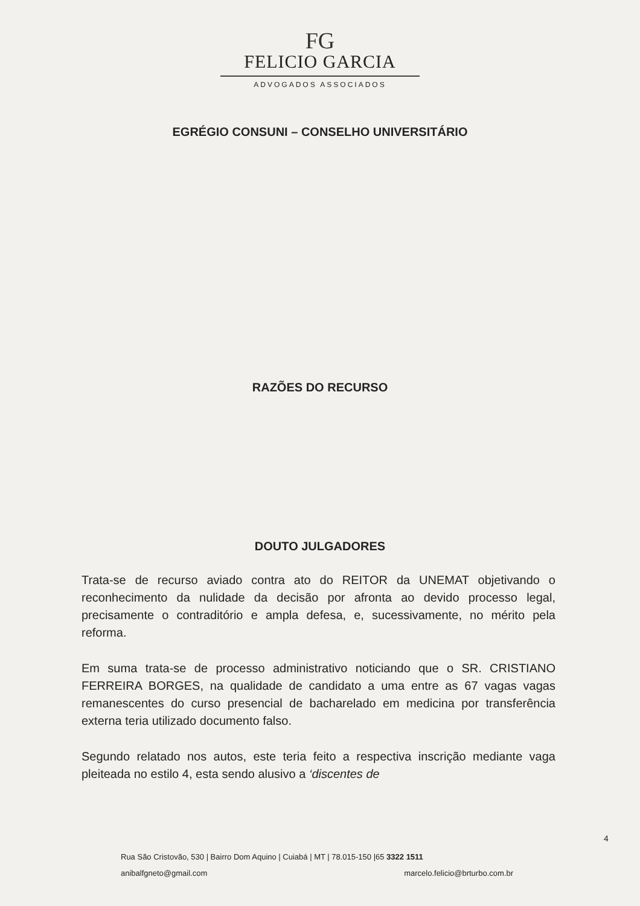FG
FELICIO GARCIA
ADVOGADOS ASSOCIADOS
EGRÉGIO CONSUNI – CONSELHO UNIVERSITÁRIO
RAZÕES DO RECURSO
DOUTO JULGADORES
Trata-se de recurso aviado contra ato do REITOR da UNEMAT objetivando o reconhecimento da nulidade da decisão por afronta ao devido processo legal, precisamente o contraditório e ampla defesa, e, sucessivamente, no mérito pela reforma.
Em suma trata-se de processo administrativo noticiando que o SR. CRISTIANO FERREIRA BORGES, na qualidade de candidato a uma entre as 67 vagas vagas remanescentes do curso presencial de bacharelado em medicina por transferência externa teria utilizado documento falso.
Segundo relatado nos autos, este teria feito a respectiva inscrição mediante vaga pleiteada no estilo 4, esta sendo alusivo a ‘discentes de
4
Rua São Cristovão, 530 | Bairro Dom Aquino | Cuiabá | MT | 78.015-150 |65 3322 1511
anibalfgneto@gmail.com
marcelo.felicio@brturbo.com.br